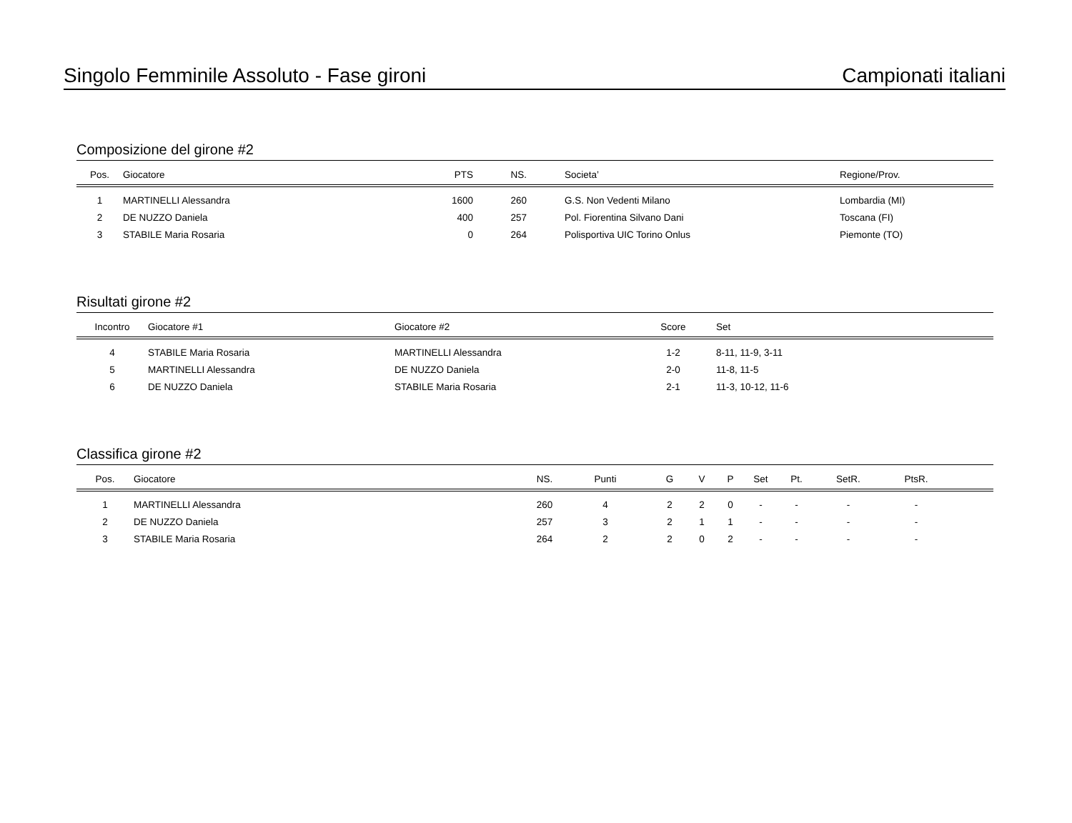Singolo Femminile Assoluto - Fase gironi Campionati italiani
Composizione del girone #2
| Pos. | Giocatore | PTS | NS. | Societa’ | Regione/Prov. |
| --- | --- | --- | --- | --- | --- |
| 1 | MARTINELLI Alessandra | 1600 | 260 | G.S. Non Vedenti Milano | Lombardia (MI) |
| 2 | DE NUZZO Daniela | 400 | 257 | Pol. Fiorentina Silvano Dani | Toscana (FI) |
| 3 | STABILE Maria Rosaria | 0 | 264 | Polisportiva UIC Torino Onlus | Piemonte (TO) |
Risultati girone #2
| Incontro | Giocatore #1 | Giocatore #2 | Score | Set |
| --- | --- | --- | --- | --- |
| 4 | STABILE Maria Rosaria | MARTINELLI Alessandra | 1-2 | 8-11, 11-9, 3-11 |
| 5 | MARTINELLI Alessandra | DE NUZZO Daniela | 2-0 | 11-8, 11-5 |
| 6 | DE NUZZO Daniela | STABILE Maria Rosaria | 2-1 | 11-3, 10-12, 11-6 |
Classifica girone #2
| Pos. | Giocatore | NS. | Punti | G | V | P | Set | Pt. | SetR. | PtsR. | |
| --- | --- | --- | --- | --- | --- | --- | --- | --- | --- | --- | --- |
| 1 | MARTINELLI Alessandra | 260 | 4 | 2 | 2 | 0 | - | - | - | - | |
| 2 | DE NUZZO Daniela | 257 | 3 | 2 | 1 | 1 | - | - | - | - | |
| 3 | STABILE Maria Rosaria | 264 | 2 | 2 | 0 | 2 | - | - | - | - | |